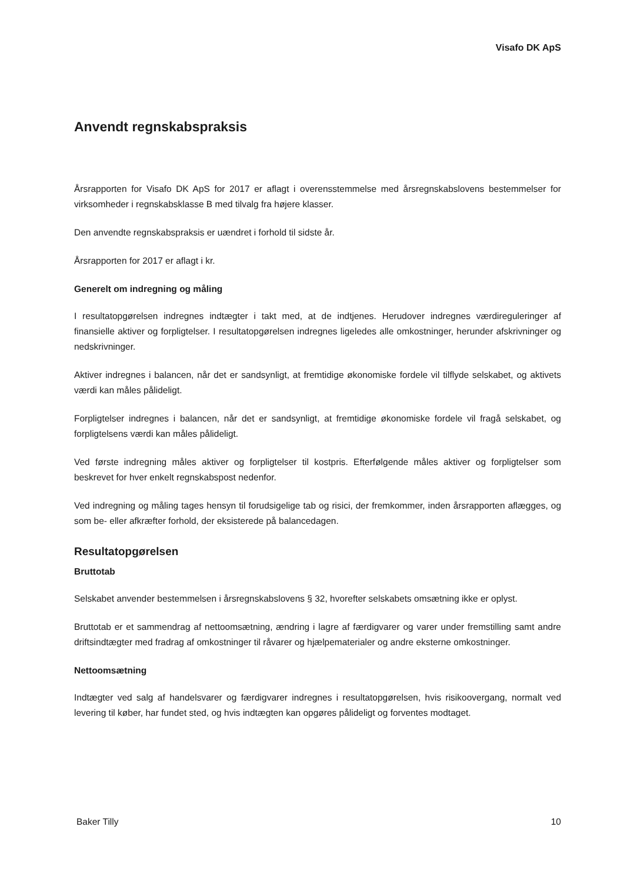Visafo DK ApS
Anvendt regnskabspraksis
Årsrapporten for Visafo DK ApS for 2017 er aflagt i overensstemmelse med årsregnskabslovens bestemmelser for virksomheder i regnskabsklasse B med tilvalg fra højere klasser.
Den anvendte regnskabspraksis er uændret i forhold til sidste år.
Årsrapporten for 2017 er aflagt i kr.
Generelt om indregning og måling
I resultatopgørelsen indregnes indtægter i takt med, at de indtjenes. Herudover indregnes værdireguleringer af finansielle aktiver og forpligtelser. I resultatopgørelsen indregnes ligeledes alle omkostninger, herunder afskrivninger og nedskrivninger.
Aktiver indregnes i balancen, når det er sandsynligt, at fremtidige økonomiske fordele vil tilflyde selskabet, og aktivets værdi kan måles pålideligt.
Forpligtelser indregnes i balancen, når det er sandsynligt, at fremtidige økonomiske fordele vil fragå selskabet, og forpligtelsens værdi kan måles pålideligt.
Ved første indregning måles aktiver og forpligtelser til kostpris. Efterfølgende måles aktiver og forpligtelser som beskrevet for hver enkelt regnskabspost nedenfor.
Ved indregning og måling tages hensyn til forudsigelige tab og risici, der fremkommer, inden årsrapporten aflægges, og som be- eller afkræfter forhold, der eksisterede på balancedagen.
Resultatopgørelsen
Bruttotab
Selskabet anvender bestemmelsen i årsregnskabslovens § 32, hvorefter selskabets omsætning ikke er oplyst.
Bruttotab er et sammendrag af nettoomsætning, ændring i lagre af færdigvarer og varer under fremstilling samt andre driftsindtægter med fradrag af omkostninger til råvarer og hjælpematerialer og andre eksterne omkostninger.
Nettoomsætning
Indtægter ved salg af handelsvarer og færdigvarer indregnes i resultatopgørelsen, hvis risikoovergang, normalt ved levering til køber, har fundet sted, og hvis indtægten kan opgøres pålideligt og forventes modtaget.
Baker Tilly 10